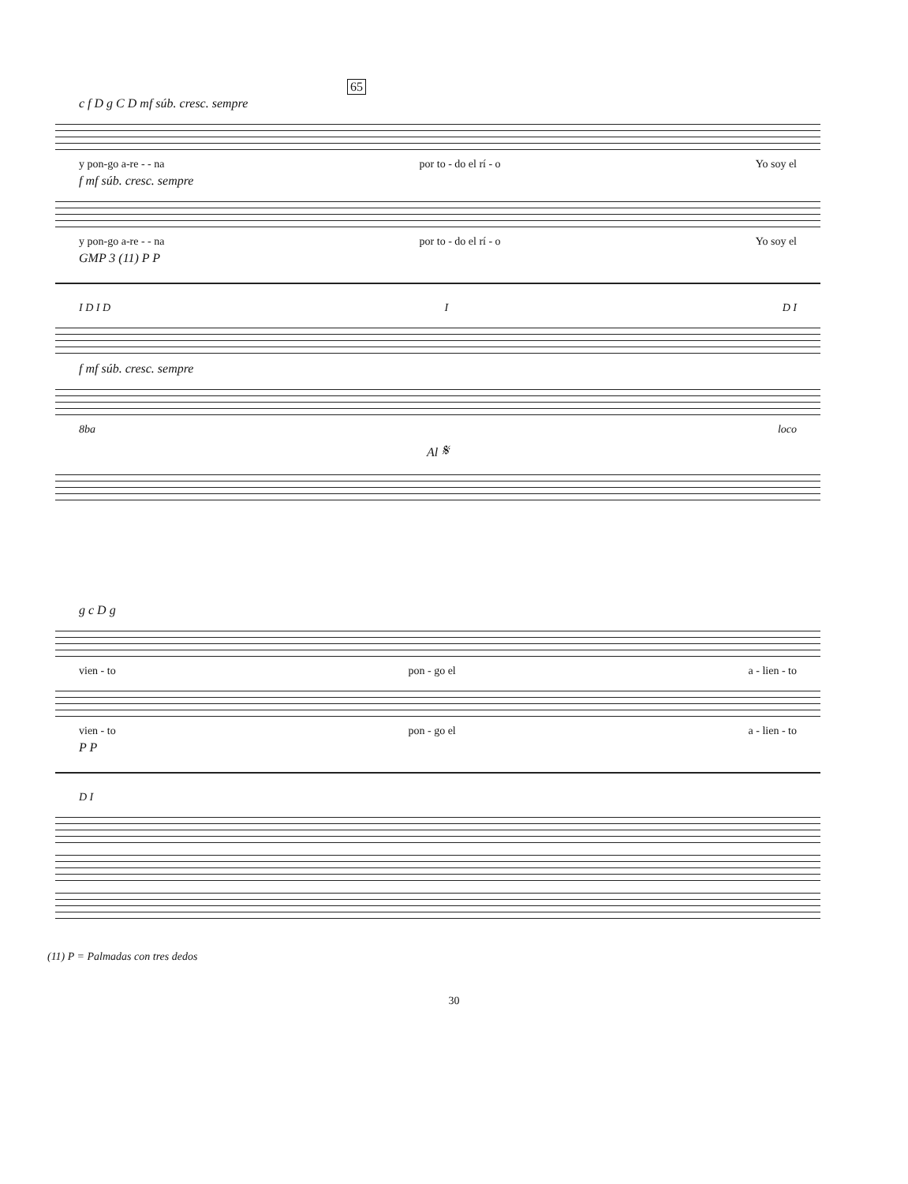65
c f D g C D mf súb. cresc. sempre
y pon-go a-re - - na por to - do el rí - o Yo soy el
f mf súb. cresc. sempre
y pon-go a-re - - na por to - do el rí - o Yo soy el
GMP 3 (11) P P
I D I D I D I
f mf súb. cresc. sempre
8ba loco
Al 𝄋
g c D g
vien - to pon - go el a - lien - to
vien - to pon - go el a - lien - to
P P
D I
(11) P = Palmadas con tres dedos
30